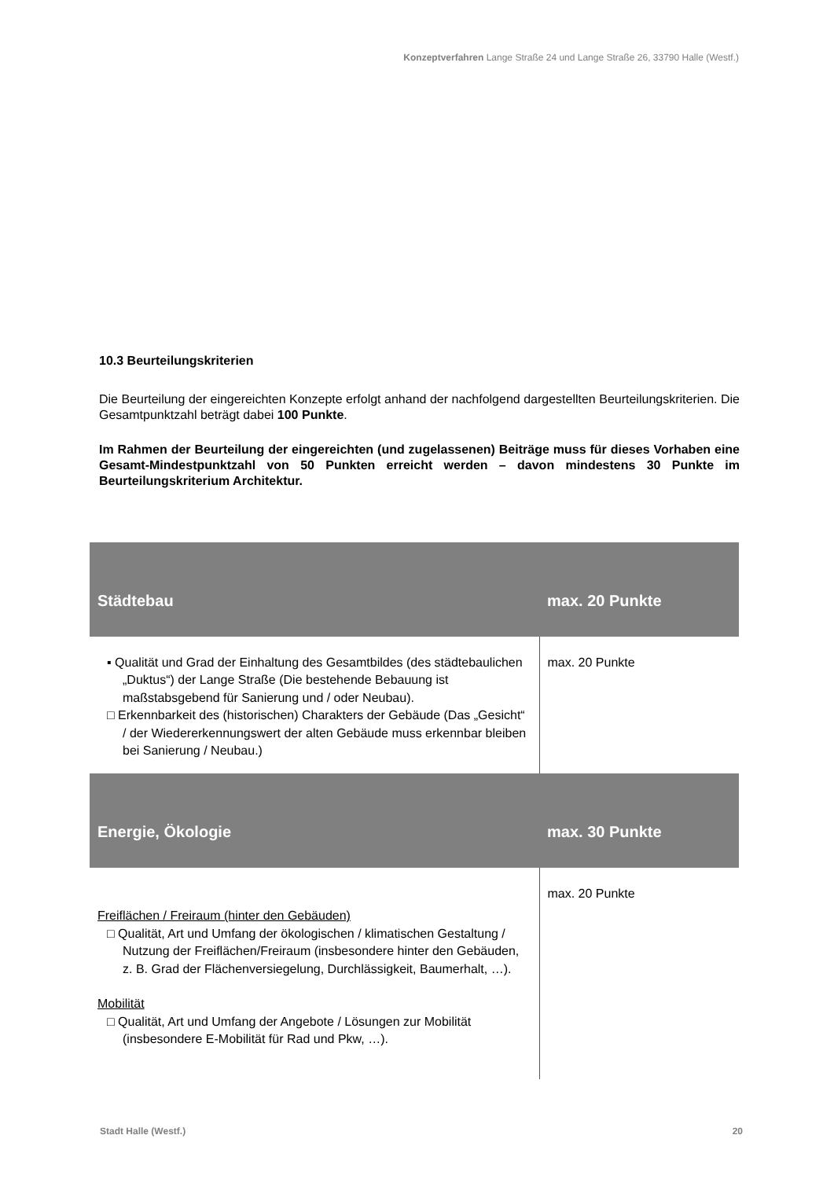Konzeptverfahren Lange Straße 24 und Lange Straße 26, 33790 Halle (Westf.)
10.3 Beurteilungskriterien
Die Beurteilung der eingereichten Konzepte erfolgt anhand der nachfolgend dargestellten Beurteilungskriterien. Die Gesamtpunktzahl beträgt dabei 100 Punkte.
Im Rahmen der Beurteilung der eingereichten (und zugelassenen) Beiträge muss für dieses Vorhaben eine Gesamt-Mindestpunktzahl von 50 Punkten erreicht werden – davon mindestens 30 Punkte im Beurteilungskriterium Architektur.
| Städtebau | max. 20 Punkte |
| --- | --- |
| ▪ Qualität und Grad der Einhaltung des Gesamtbildes (des städtebaulichen „Duktus“) der Lange Straße (Die bestehende Bebauung ist maßstabsgebend für Sanierung und / oder Neubau). □ Erkennbarkeit des (historischen) Charakters der Gebäude (Das „Gesicht“ / der Wiedererkennungswert der alten Gebäude muss erkennbar bleiben bei Sanierung / Neubau.) | max. 20 Punkte |
| Energie, Ökologie | max. 30 Punkte |
| Freiflächen / Freiraum (hinter den Gebäuden) □ Qualität, Art und Umfang der ökologischen / klimatischen Gestaltung / Nutzung der Freiflächen/Freiraum (insbesondere hinter den Gebäuden, z. B. Grad der Flächenversiegelung, Durchlässigkeit, Baumerhalt, …). Mobilität □ Qualität, Art und Umfang der Angebote / Lösungen zur Mobilität (insbesondere E-Mobilität für Rad und Pkw, …). | max. 20 Punkte |
Stadt Halle (Westf.) 20